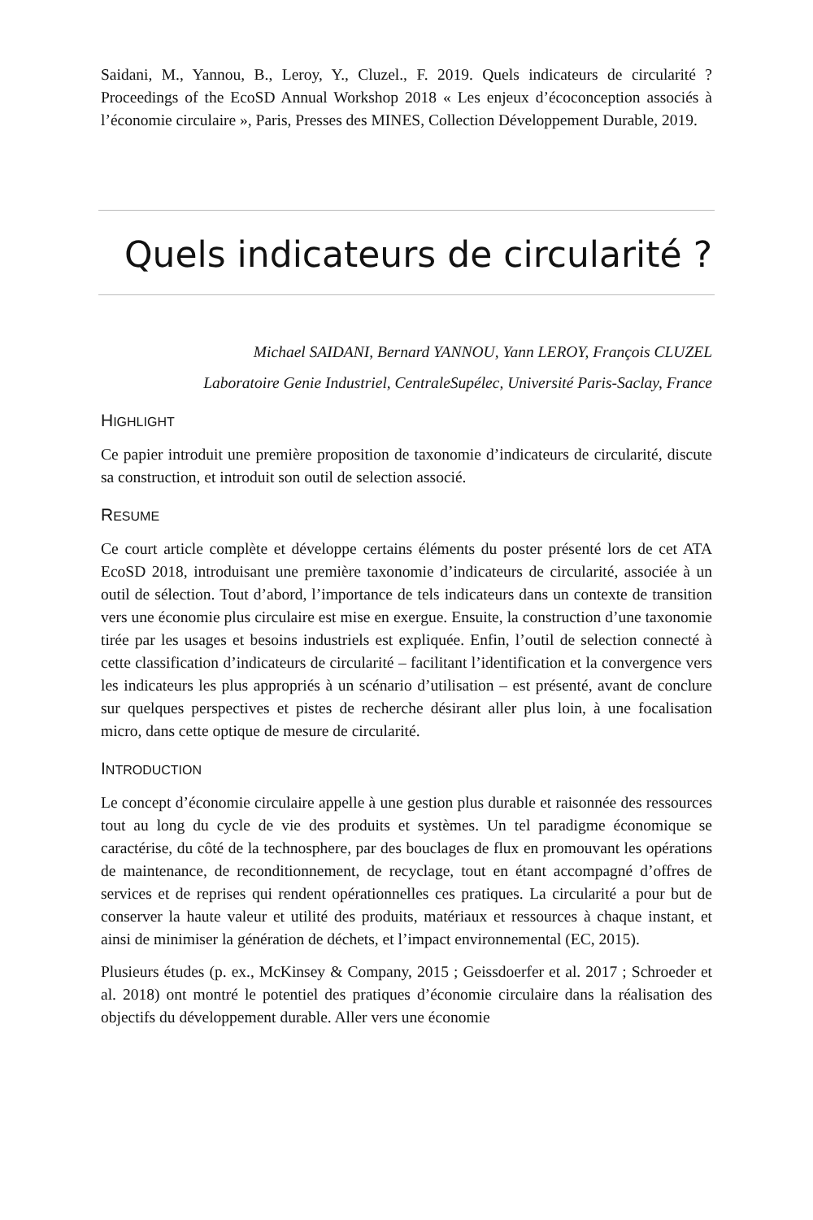Saidani, M., Yannou, B., Leroy, Y., Cluzel., F. 2019. Quels indicateurs de circularité ? Proceedings of the EcoSD Annual Workshop 2018 « Les enjeux d’écoconception associés à l’économie circulaire », Paris, Presses des MINES, Collection Développement Durable, 2019.
Quels indicateurs de circularité ?
Michael SAIDANI, Bernard YANNOU, Yann LEROY, François CLUZEL
Laboratoire Genie Industriel, CentraleSupélec, Université Paris-Saclay, France
HIGHLIGHT
Ce papier introduit une première proposition de taxonomie d’indicateurs de circularité, discute sa construction, et introduit son outil de selection associé.
RESUME
Ce court article complète et développe certains éléments du poster présenté lors de cet ATA EcoSD 2018, introduisant une première taxonomie d’indicateurs de circularité, associée à un outil de sélection. Tout d’abord, l’importance de tels indicateurs dans un contexte de transition vers une économie plus circulaire est mise en exergue. Ensuite, la construction d’une taxonomie tirée par les usages et besoins industriels est expliquée. Enfin, l’outil de selection connecté à cette classification d’indicateurs de circularité – facilitant l’identification et la convergence vers les indicateurs les plus appropriés à un scénario d’utilisation – est présenté, avant de conclure sur quelques perspectives et pistes de recherche désirant aller plus loin, à une focalisation micro, dans cette optique de mesure de circularité.
INTRODUCTION
Le concept d’économie circulaire appelle à une gestion plus durable et raisonnée des ressources tout au long du cycle de vie des produits et systèmes. Un tel paradigme économique se caractérise, du côté de la technosphere, par des bouclages de flux en promouvant les opérations de maintenance, de reconditionnement, de recyclage, tout en étant accompagné d’offres de services et de reprises qui rendent opérationnelles ces pratiques. La circularité a pour but de conserver la haute valeur et utilité des produits, matériaux et ressources à chaque instant, et ainsi de minimiser la génération de déchets, et l’impact environnemental (EC, 2015).
Plusieurs études (p. ex., McKinsey & Company, 2015 ; Geissdoerfer et al. 2017 ; Schroeder et al. 2018) ont montré le potentiel des pratiques d’économie circulaire dans la réalisation des objectifs du développement durable. Aller vers une économie